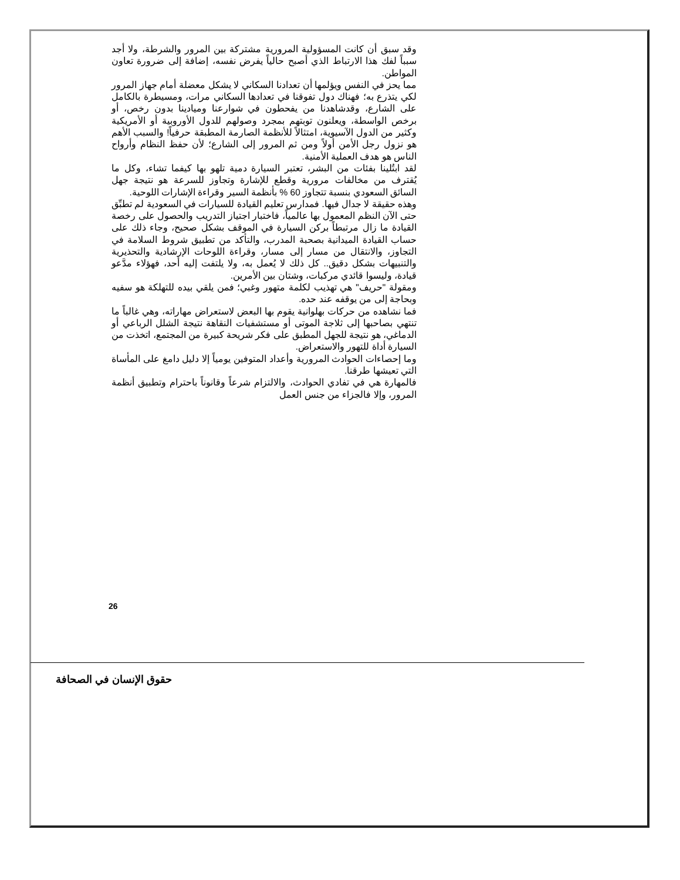وقد سبق أن كانت المسؤولية المرورية مشتركة بين المرور والشرطة، ولا أجد سبباً لفك هذا الارتباط الذي أصبح حالياً يفرض نفسه، إضافة إلى ضرورة تعاون المواطن.
مما يحز في النفس ويؤلمها أن تعدادنا السكاني لا يشكل معضلة أمام جهاز المرور لكي يتذرع به؛ فهناك دول تفوقنا في تعدادها السكاني مرات، ومسيطرة بالكامل على الشارع، وقدشاهدنا من يفحطون في شوارعنا وميادينا بدون رخص، أو برخص الواسطة، ويعلنون توبتهم بمجرد وصولهم للدول الأوروبية أو الأمريكية وكثير من الدول الآسيوية، امتثالاً للأنظمة الصارمة المطبقة حرفياً! والسبب الأهم هو نزول رجل الأمن أولاً ومن ثم المرور إلى الشارع؛ لأن حفظ النظام وأرواح الناس هو هدف العملية الأمنية.
لقد ابتُلينا بفئات من البشر، تعتبر السيارة دمية تلهو بها كيفما تشاء، وكل ما يُقترف من مخالفات مرورية وقطع للإشارة وتجاوز للسرعة هو نتيجة جهل السائق السعودي بنسبة تتجاوز 60 % بأنظمة السير وقراءة الإشارات اللوحية.
وهذه حقيقة لا جدال فيها. فمدارس تعليم القيادة للسيارات في السعودية لم تطبِّق حتى الآن النظم المعمول بها عالمياً، فاختبار اجتياز التدريب والحصول على رخصة القيادة ما زال مرتبطاً بركن السيارة في الموقف بشكل صحيح، وجاء ذلك على حساب القيادة الميدانية بصحبة المدرب، والتأكد من تطبيق شروط السلامة في التجاوز، والانتقال من مسار إلى مسار، وقراءة اللوحات الإرشادية والتحذيرية والتنبيهات بشكل دقيق.. كل ذلك لا يُعمل به، ولا يلتفت إليه أحد، فهؤلاء مدَّعو قيادة، وليسوا قائدي مركبات، وشتان بين الأمرين.
ومقولة "حريف" هي تهذيب لكلمة متهور وغبي؛ فمن يلقي بيده للتهلكة هو سفيه وبحاجة إلى من يوقفه عند حده.
فما نشاهده من حركات بهلوانية يقوم بها البعض لاستعراض مهاراته، وهي غالباً ما تنتهي بصاحبها إلى ثلاجة الموتى أو مستشفيات النقاهة نتيجة الشلل الرباعي أو الدماغي، هو نتيجة للجهل المطبق على فكر شريحة كبيرة من المجتمع، اتخذت من السيارة أداة للتهور والاستعراض.
وما إحصاءات الحوادث المرورية وأعداد المتوفين يومياً إلا دليل دامغ على المأساة التي تعيشها طرقنا.
فالمهارة هي في تفادي الحوادث، والالتزام شرعاً وقانوناً باحترام وتطبيق أنظمة المرور، وإلا فالجزاء من جنس العمل
26
حقوق الإنسان في الصحافة